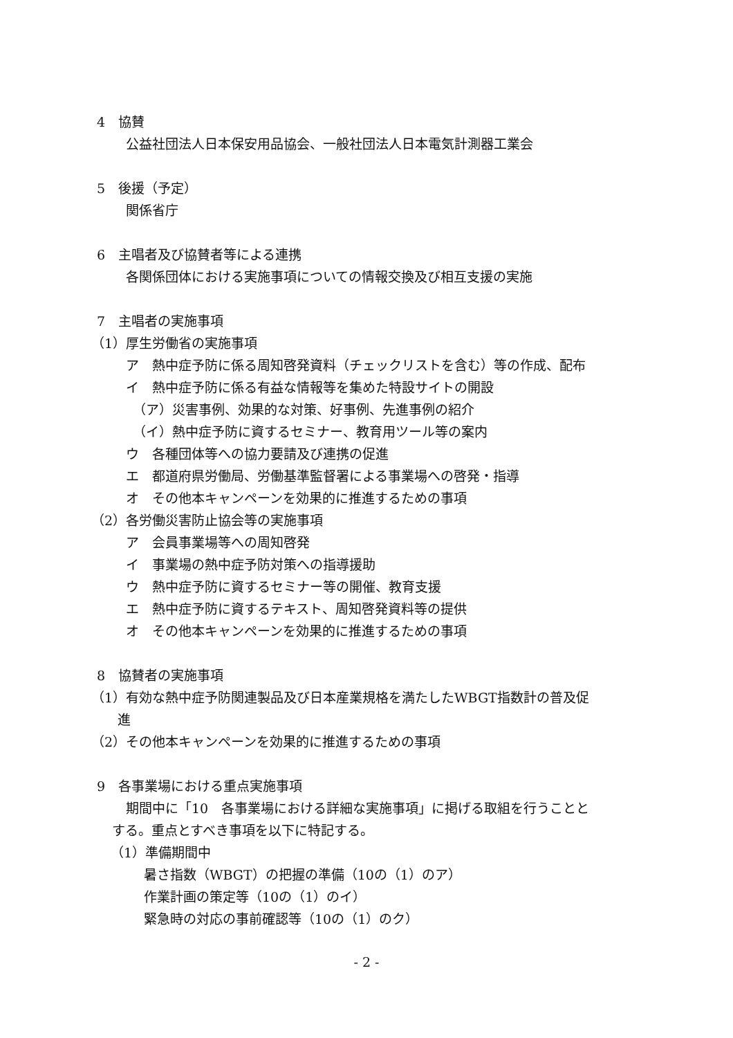4　協賛
公益社団法人日本保安用品協会、一般社団法人日本電気計測器工業会
5　後援（予定）
関係省庁
6　主唱者及び協賛者等による連携
各関係団体における実施事項についての情報交換及び相互支援の実施
7　主唱者の実施事項
（1）厚生労働省の実施事項
ア　熱中症予防に係る周知啓発資料（チェックリストを含む）等の作成、配布
イ　熱中症予防に係る有益な情報等を集めた特設サイトの開設
（ア）災害事例、効果的な対策、好事例、先進事例の紹介
（イ）熱中症予防に資するセミナー、教育用ツール等の案内
ウ　各種団体等への協力要請及び連携の促進
エ　都道府県労働局、労働基準監督署による事業場への啓発・指導
オ　その他本キャンペーンを効果的に推進するための事項
（2）各労働災害防止協会等の実施事項
ア　会員事業場等への周知啓発
イ　事業場の熱中症予防対策への指導援助
ウ　熱中症予防に資するセミナー等の開催、教育支援
エ　熱中症予防に資するテキスト、周知啓発資料等の提供
オ　その他本キャンペーンを効果的に推進するための事項
8　協賛者の実施事項
（1）有効な熱中症予防関連製品及び日本産業規格を満たしたWBGT指数計の普及促
　　進
（2）その他本キャンペーンを効果的に推進するための事項
9　各事業場における重点実施事項
期間中に「10　各事業場における詳細な実施事項」に掲げる取組を行うことと
する。重点とすべき事項を以下に特記する。
（1）準備期間中
暑さ指数（WBGT）の把握の準備（10の（1）のア）
作業計画の策定等（10の（1）のイ）
緊急時の対応の事前確認等（10の（1）のク）
- 2 -